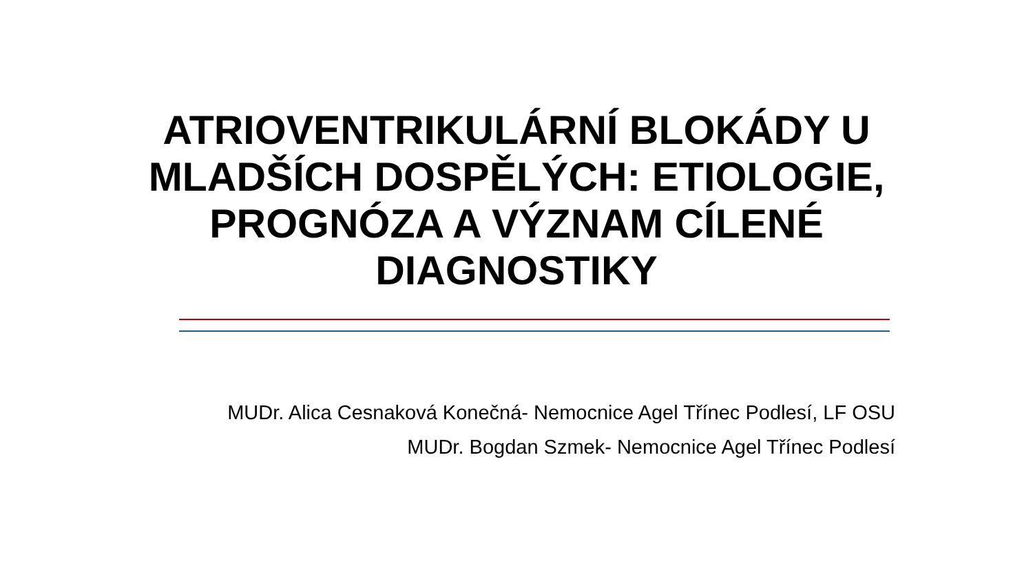ATRIOVENTRIKULÁRNÍ BLOKÁDY U MLADŠÍCH DOSPĚLÝCH: ETIOLOGIE, PROGNÓZA A VÝZNAM CÍLENÉ DIAGNOSTIKY
MUDr. Alica Cesnaková Konečná- Nemocnice Agel Třínec Podlesí, LF OSU
MUDr. Bogdan Szmek- Nemocnice Agel Třínec Podlesí